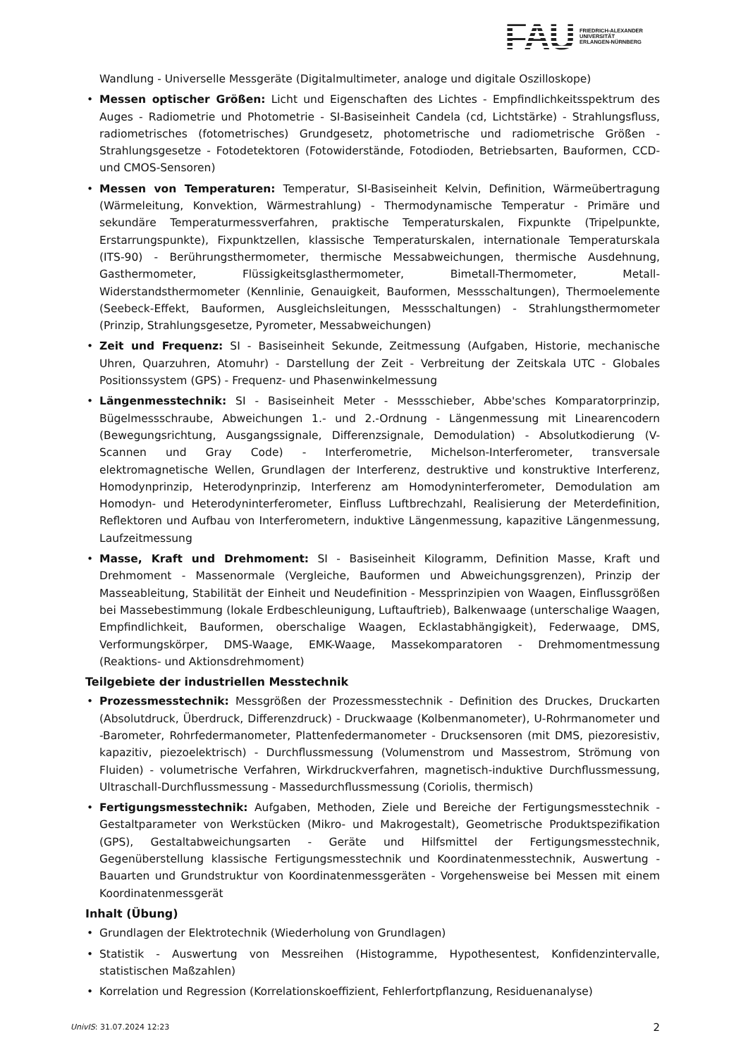FAU
FRIEDRICH-ALEXANDER
UNIVERSITÄT
ERLANGEN-NÜRNBERG
Wandlung - Universelle Messgeräte (Digitalmultimeter, analoge und digitale Oszilloskope)
• Messen optischer Größen: Licht und Eigenschaften des Lichtes - Empfindlichkeitsspektrum des Auges - Radiometrie und Photometrie - SI-Basiseinheit Candela (cd, Lichtstärke) - Strahlungsfluss, radiometrisches (fotometrisches) Grundgesetz, photometrische und radiometrische Größen - Strahlungsgesetze - Fotodetektoren (Fotowiderstände, Fotodioden, Betriebsarten, Bauformen, CCD- und CMOS-Sensoren)
• Messen von Temperaturen: Temperatur, SI-Basiseinheit Kelvin, Definition, Wärmeübertragung (Wärmeleitung, Konvektion, Wärmestrahlung) - Thermodynamische Temperatur - Primäre und sekundäre Temperaturmessverfahren, praktische Temperaturskalen, Fixpunkte (Tripelpunkte, Erstarrungspunkte), Fixpunktzellen, klassische Temperaturskalen, internationale Temperaturskala (ITS-90) - Berührungsthermometer, thermische Messabweichungen, thermische Ausdehnung, Gasthermometer, Flüssigkeitsglasthermometer, Bimetall-Thermometer, Metall-Widerstandsthermometer (Kennlinie, Genauigkeit, Bauformen, Messschaltungen), Thermoelemente (Seebeck-Effekt, Bauformen, Ausgleichsleitungen, Messschaltungen) - Strahlungsthermometer (Prinzip, Strahlungsgesetze, Pyrometer, Messabweichungen)
• Zeit und Frequenz: SI - Basiseinheit Sekunde, Zeitmessung (Aufgaben, Historie, mechanische Uhren, Quarzuhren, Atomuhr) - Darstellung der Zeit - Verbreitung der Zeitskala UTC - Globales Positionssystem (GPS) - Frequenz- und Phasenwinkelmessung
• Längenmesstechnik: SI - Basiseinheit Meter - Messschieber, Abbe'sches Komparatorprinzip, Bügelmessschraube, Abweichungen 1.- und 2.-Ordnung - Längenmessung mit Linearencodern (Bewegungsrichtung, Ausgangssignale, Differenzsignale, Demodulation) - Absolutkodierung (V-Scannen und Gray Code) - Interferometrie, Michelson-Interferometer, transversale elektromagnetische Wellen, Grundlagen der Interferenz, destruktive und konstruktive Interferenz, Homodynprinzip, Heterodynprinzip, Interferenz am Homodyninterferometer, Demodulation am Homodyn- und Heterodyninterferometer, Einfluss Luftbrechzahl, Realisierung der Meterdefinition, Reflektoren und Aufbau von Interferometern, induktive Längenmessung, kapazitive Längenmessung, Laufzeitmessung
• Masse, Kraft und Drehmoment: SI - Basiseinheit Kilogramm, Definition Masse, Kraft und Drehmoment - Massenormale (Vergleiche, Bauformen und Abweichungsgrenzen), Prinzip der Masseableitung, Stabilität der Einheit und Neudefinition - Messprinzipien von Waagen, Einflussgrößen bei Massebestimmung (lokale Erdbeschleunigung, Luftauftrieb), Balkenwaage (unterschalige Waagen, Empfindlichkeit, Bauformen, oberschalige Waagen, Ecklastabhängigkeit), Federwaage, DMS, Verformungskörper, DMS-Waage, EMK-Waage, Massekomparatoren - Drehmomentmessung (Reaktions- und Aktionsdrehmoment)
Teilgebiete der industriellen Messtechnik
• Prozessmesstechnik: Messgrößen der Prozessmesstechnik - Definition des Druckes, Druckarten (Absolutdruck, Überdruck, Differenzdruck) - Druckwaage (Kolbenmanometer), U-Rohrmanometer und -Barometer, Rohrfedermanometer, Plattenfedermanometer - Drucksensoren (mit DMS, piezoresistiv, kapazitiv, piezoelektrisch) - Durchflussmessung (Volumenstrom und Massestrom, Strömung von Fluiden) - volumetrische Verfahren, Wirkdruckverfahren, magnetisch-induktive Durchflussmessung, Ultraschall-Durchflussmessung - Massedurchflussmessung (Coriolis, thermisch)
• Fertigungsmesstechnik: Aufgaben, Methoden, Ziele und Bereiche der Fertigungsmesstechnik - Gestaltparameter von Werkstücken (Mikro- und Makrogestalt), Geometrische Produktspezifikation (GPS), Gestaltabweichungsarten - Geräte und Hilfsmittel der Fertigungsmesstechnik, Gegenüberstellung klassische Fertigungsmesstechnik und Koordinatenmesstechnik, Auswertung - Bauarten und Grundstruktur von Koordinatenmessgeräten - Vorgehensweise bei Messen mit einem Koordinatenmessgerät
Inhalt (Übung)
• Grundlagen der Elektrotechnik (Wiederholung von Grundlagen)
• Statistik - Auswertung von Messreihen (Histogramme, Hypothesentest, Konfidenzintervalle, statistischen Maßzahlen)
• Korrelation und Regression (Korrelationskoeffizient, Fehlerfortpflanzung, Residuenanalyse)
UnivIS: 31.07.2024 12:23 2